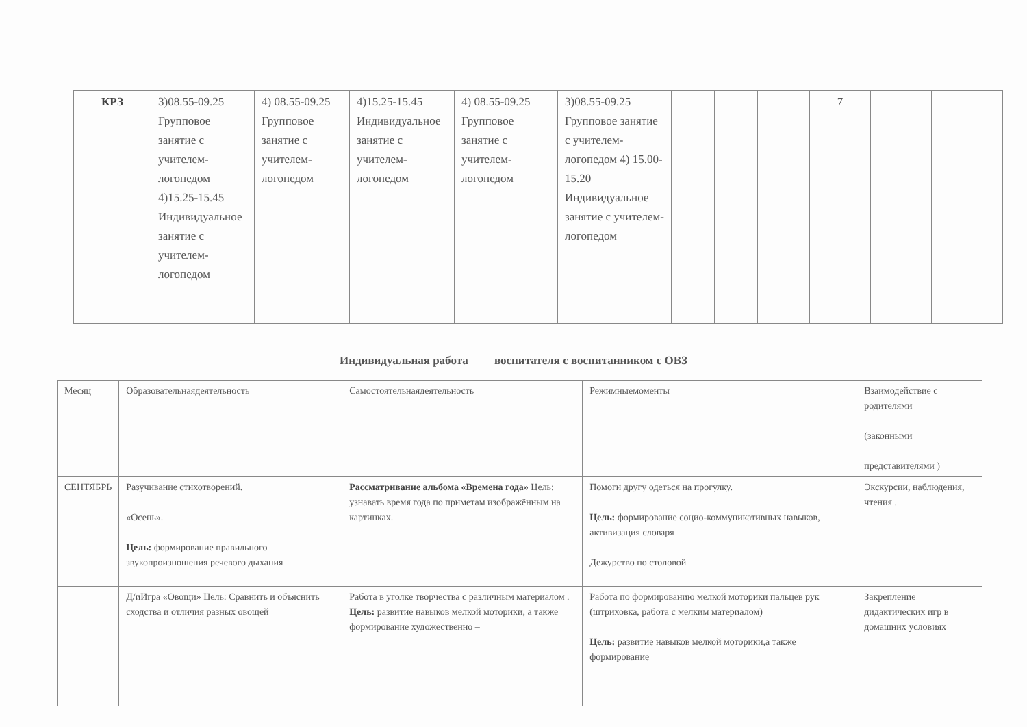| КРЗ | 3)08.55-09.25 Групповое занятие с учителем-логопедом 4)15.25-15.45 Индивидуальное занятие с учителем-логопедом | 4) 08.55-09.25 Групповое занятие с учителем-логопедом | 4)15.25-15.45 Индивидуальное занятие с учителем-логопедом | 4) 08.55-09.25 Групповое занятие с учителем-логопедом | 3)08.55-09.25 Групповое занятие с учителем-логопедом 4) 15.00-15.20 Индивидуальное занятие с учителем-логопедом | | | | 7 | | |
Индивидуальная работа воспитателя с воспитанником с ОВЗ
| Месяц | Образовательнаядеятельность | Самостоятельнаядеятельность | Режимныемоменты | Взаимодействие с родителями (законными представителями ) |
| --- | --- | --- | --- | --- |
| СЕНТЯБРЬ | Разучивание стихотворений. «Осень». Цель: формирование правильного звукопроизношения речевого дыхания | Рассматривание альбома «Времена года» Цель: узнавать время года по приметам изображённым на картинках. | Помоги другу одеться на прогулку. Цель: формирование социо-коммуникативных навыков, активизация словаря Дежурство по столовой | Экскурсии, наблюдения, чтения . |
| | Д/иИгра «Овощи» Цель: Сравнить и объяснить сходства и отличия разных овощей | Работа в уголке творчества с различным материалом . Цель: развитие навыков мелкой моторики, а также формирование художественно – | Работа по формированию мелкой моторики пальцев рук (штриховка, работа с мелким материалом) Цель: развитие навыков мелкой моторики,а также формирование | Закрепление дидактических игр в домашних условиях |